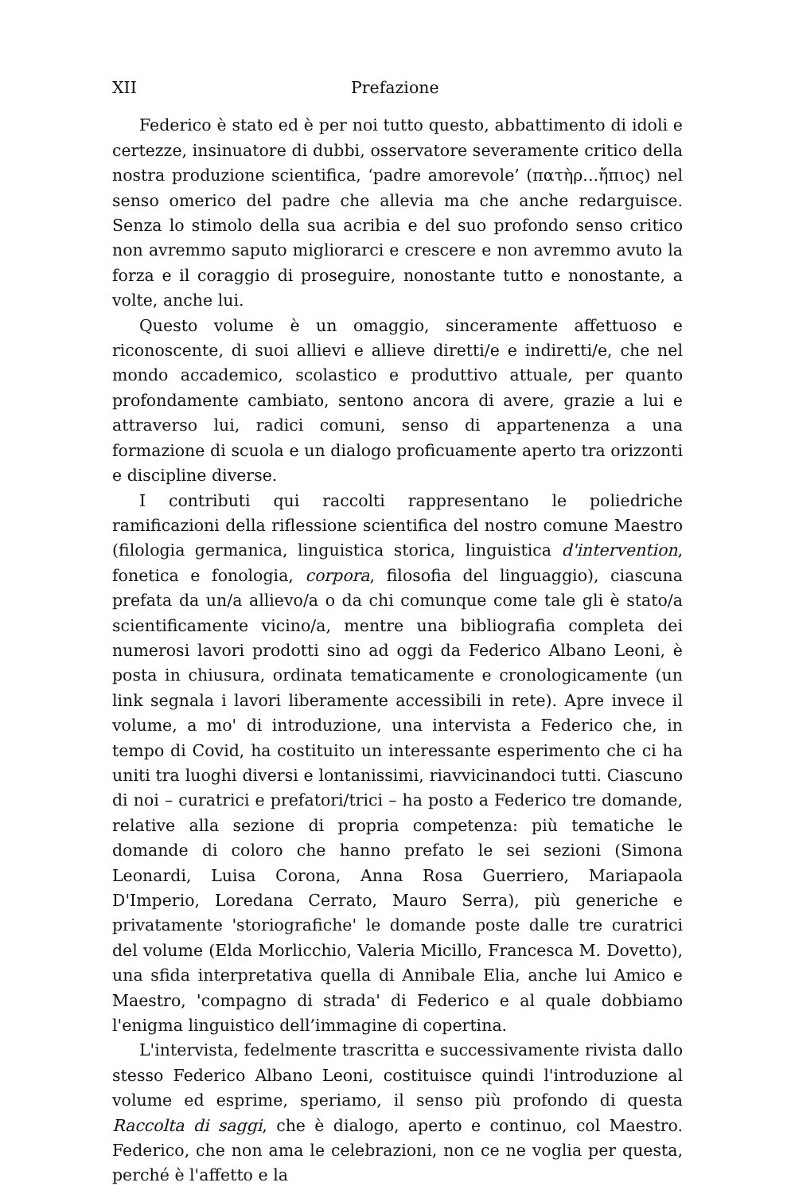XII Prefazione
Federico è stato ed è per noi tutto questo, abbattimento di idoli e certezze, insinuatore di dubbi, osservatore severamente critico della nostra produzione scientifica, ‘padre amorevole’ (πατὴρ...ἤπιος) nel senso omerico del padre che allevia ma che anche redarguisce. Senza lo stimolo della sua acribia e del suo profondo senso critico non avremmo saputo migliorarci e crescere e non avremmo avuto la forza e il coraggio di proseguire, nonostante tutto e nonostante, a volte, anche lui.
Questo volume è un omaggio, sinceramente affettuoso e riconoscente, di suoi allievi e allieve diretti/e e indiretti/e, che nel mondo accademico, scolastico e produttivo attuale, per quanto profondamente cambiato, sentono ancora di avere, grazie a lui e attraverso lui, radici comuni, senso di appartenenza a una formazione di scuola e un dialogo proficuamente aperto tra orizzonti e discipline diverse.
I contributi qui raccolti rappresentano le poliedriche ramificazioni della riflessione scientifica del nostro comune Maestro (filologia germanica, linguistica storica, linguistica d'intervention, fonetica e fonologia, corpora, filosofia del linguaggio), ciascuna prefata da un/a allievo/a o da chi comunque come tale gli è stato/a scientificamente vicino/a, mentre una bibliografia completa dei numerosi lavori prodotti sino ad oggi da Federico Albano Leoni, è posta in chiusura, ordinata tematicamente e cronologicamente (un link segnala i lavori liberamente accessibili in rete). Apre invece il volume, a mo' di introduzione, una intervista a Federico che, in tempo di Covid, ha costituito un interessante esperimento che ci ha uniti tra luoghi diversi e lontanissimi, riavvicinandoci tutti. Ciascuno di noi – curatrici e prefatori/trici – ha posto a Federico tre domande, relative alla sezione di propria competenza: più tematiche le domande di coloro che hanno prefato le sei sezioni (Simona Leonardi, Luisa Corona, Anna Rosa Guerriero, Mariapaola D'Imperio, Loredana Cerrato, Mauro Serra), più generiche e privatamente 'storiografiche' le domande poste dalle tre curatrici del volume (Elda Morlicchio, Valeria Micillo, Francesca M. Dovetto), una sfida interpretativa quella di Annibale Elia, anche lui Amico e Maestro, 'compagno di strada' di Federico e al quale dobbiamo l'enigma linguistico dell’immagine di copertina.
L'intervista, fedelmente trascritta e successivamente rivista dallo stesso Federico Albano Leoni, costituisce quindi l'introduzione al volume ed esprime, speriamo, il senso più profondo di questa Raccolta di saggi, che è dialogo, aperto e continuo, col Maestro. Federico, che non ama le celebrazioni, non ce ne voglia per questa, perché è l'affetto e la